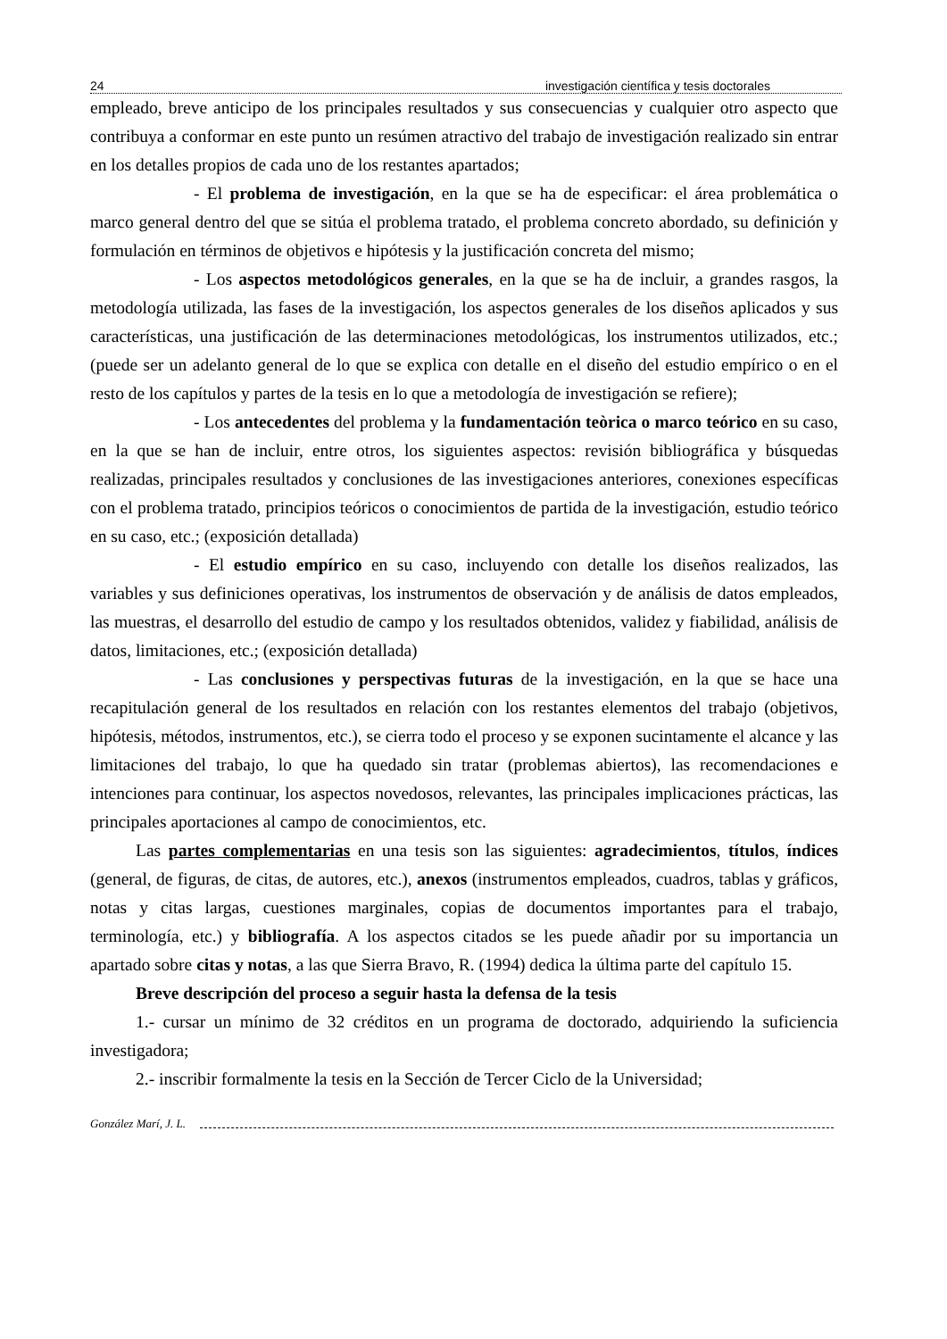24 investigación científica y tesis doctorales
empleado, breve anticipo de los principales resultados y sus consecuencias y cualquier otro aspecto que contribuya a conformar en este punto un resúmen atractivo del trabajo de investigación realizado sin entrar en los detalles propios de cada uno de los restantes apartados;
- El problema de investigación, en la que se ha de especificar: el área problemática o marco general dentro del que se sitúa el problema tratado, el problema concreto abordado, su definición y formulación en términos de objetivos e hipótesis y la justificación concreta del mismo;
- Los aspectos metodológicos generales, en la que se ha de incluir, a grandes rasgos, la metodología utilizada, las fases de la investigación, los aspectos generales de los diseños aplicados y sus características, una justificación de las determinaciones metodológicas, los instrumentos utilizados, etc.; (puede ser un adelanto general de lo que se explica con detalle en el diseño del estudio empírico o en el resto de los capítulos y partes de la tesis en lo que a metodología de investigación se refiere);
- Los antecedentes del problema y la fundamentación teòrica o marco teórico en su caso, en la que se han de incluir, entre otros, los siguientes aspectos: revisión bibliográfica y búsquedas realizadas, principales resultados y conclusiones de las investigaciones anteriores, conexiones específicas con el problema tratado, principios teóricos o conocimientos de partida de la investigación, estudio teórico en su caso, etc.; (exposición detallada)
- El estudio empírico en su caso, incluyendo con detalle los diseños realizados, las variables y sus definiciones operativas, los instrumentos de observación y de análisis de datos empleados, las muestras, el desarrollo del estudio de campo y los resultados obtenidos, validez y fiabilidad, análisis de datos, limitaciones, etc.; (exposición detallada)
- Las conclusiones y perspectivas futuras de la investigación, en la que se hace una recapitulación general de los resultados en relación con los restantes elementos del trabajo (objetivos, hipótesis, métodos, instrumentos, etc.), se cierra todo el proceso y se exponen sucintamente el alcance y las limitaciones del trabajo, lo que ha quedado sin tratar (problemas abiertos), las recomendaciones e intenciones para continuar, los aspectos novedosos, relevantes, las principales implicaciones prácticas, las principales aportaciones al campo de conocimientos, etc.
Las partes complementarias en una tesis son las siguientes: agradecimientos, títulos, índices (general, de figuras, de citas, de autores, etc.), anexos (instrumentos empleados, cuadros, tablas y gráficos, notas y citas largas, cuestiones marginales, copias de documentos importantes para el trabajo, terminología, etc.) y bibliografía. A los aspectos citados se les puede añadir por su importancia un apartado sobre citas y notas, a las que Sierra Bravo, R. (1994) dedica la última parte del capítulo 15.
Breve descripción del proceso a seguir hasta la defensa de la tesis
1.- cursar un mínimo de 32 créditos en un programa de doctorado, adquiriendo la suficiencia investigadora;
2.- inscribir formalmente la tesis en la Sección de Tercer Ciclo de la Universidad;
González Marí, J. L.